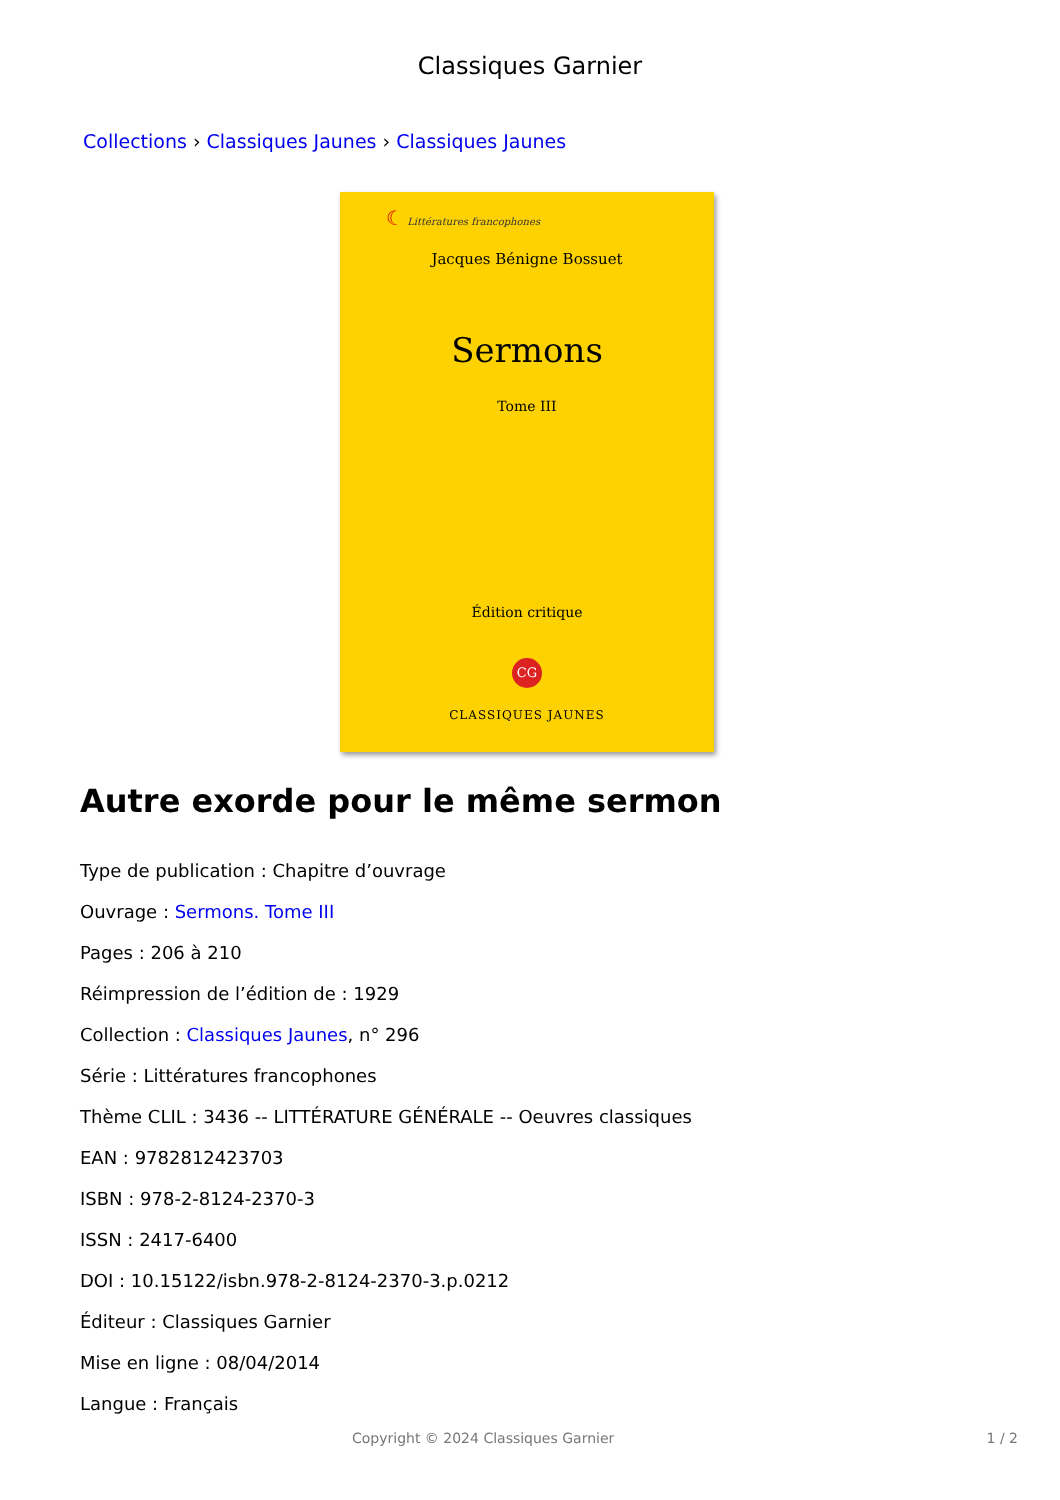Classiques Garnier
Collections › Classiques Jaunes › Classiques Jaunes
☾ Littératures francophones
Jacques Bénigne Bossuet
Sermons
Tome III
Édition critique
CG
CLASSIQUES JAUNES
Autre exorde pour le même sermon
Type de publication : Chapitre d’ouvrage
Ouvrage : Sermons. Tome III
Pages : 206 à 210
Réimpression de l’édition de : 1929
Collection : Classiques Jaunes, n° 296
Série : Littératures francophones
Thème CLIL : 3436 -- LITTÉRATURE GÉNÉRALE -- Oeuvres classiques
EAN : 9782812423703
ISBN : 978-2-8124-2370-3
ISSN : 2417-6400
DOI : 10.15122/isbn.978-2-8124-2370-3.p.0212
Éditeur : Classiques Garnier
Mise en ligne : 08/04/2014
Langue : Français
Copyright © 2024 Classiques Garnier 1 / 2